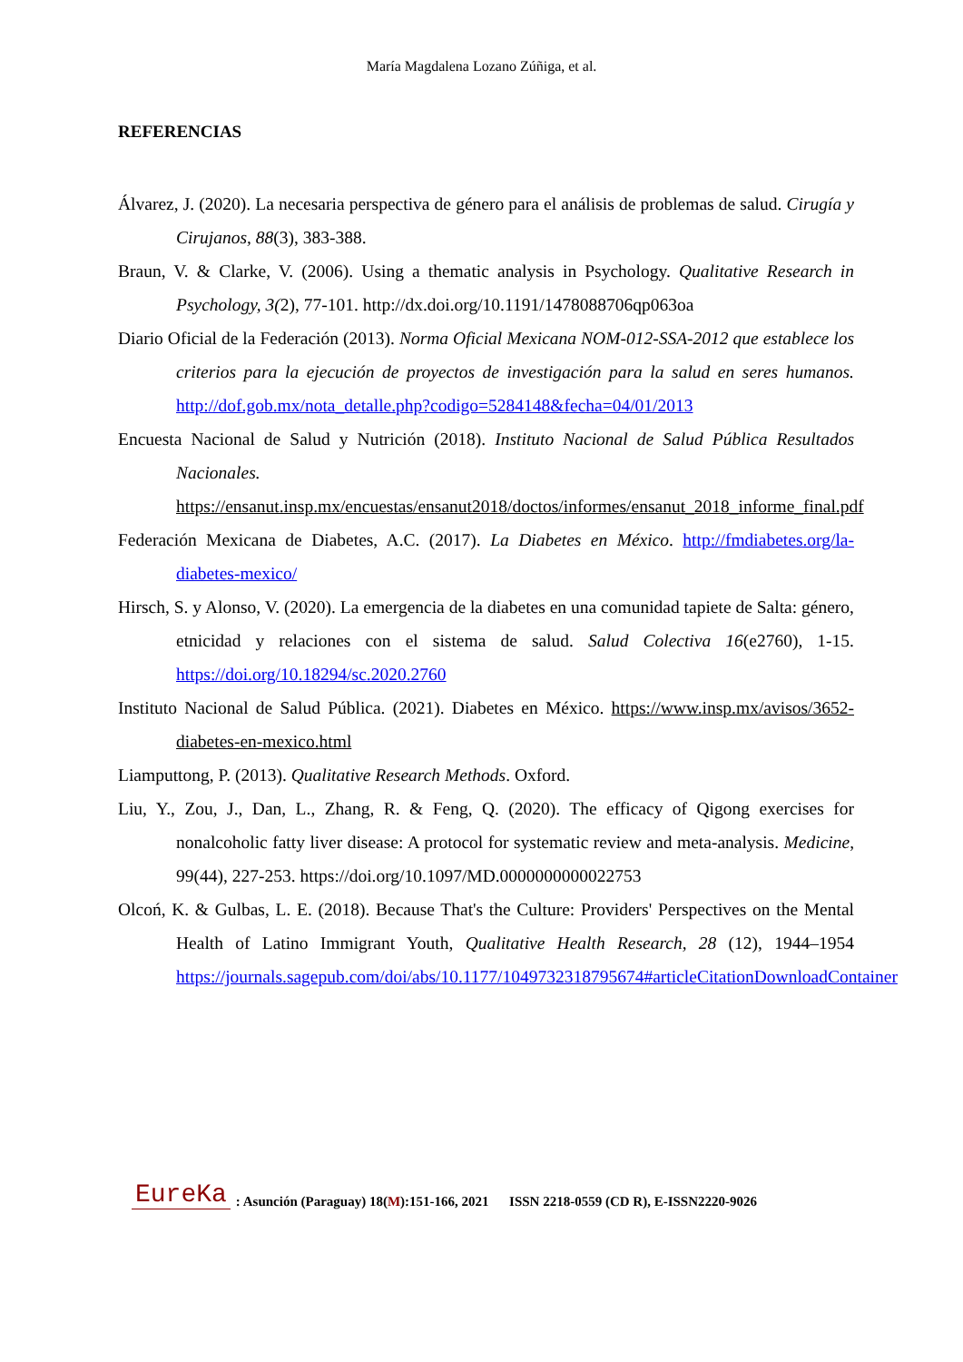María Magdalena Lozano Zúñiga, et al.
REFERENCIAS
Álvarez, J. (2020). La necesaria perspectiva de género para el análisis de problemas de salud. Cirugía y Cirujanos, 88(3), 383-388.
Braun, V. & Clarke, V. (2006). Using a thematic analysis in Psychology. Qualitative Research in Psychology, 3(2), 77-101. http://dx.doi.org/10.1191/1478088706qp063oa
Diario Oficial de la Federación (2013). Norma Oficial Mexicana NOM-012-SSA-2012 que establece los criterios para la ejecución de proyectos de investigación para la salud en seres humanos. http://dof.gob.mx/nota_detalle.php?codigo=5284148&fecha=04/01/2013
Encuesta Nacional de Salud y Nutrición (2018). Instituto Nacional de Salud Pública Resultados Nacionales. https://ensanut.insp.mx/encuestas/ensanut2018/doctos/informes/ensanut_2018_informe_final.pdf
Federación Mexicana de Diabetes, A.C. (2017). La Diabetes en México. http://fmdiabetes.org/la-diabetes-mexico/
Hirsch, S. y Alonso, V. (2020). La emergencia de la diabetes en una comunidad tapiete de Salta: género, etnicidad y relaciones con el sistema de salud. Salud Colectiva 16(e2760), 1-15. https://doi.org/10.18294/sc.2020.2760
Instituto Nacional de Salud Pública. (2021). Diabetes en México. https://www.insp.mx/avisos/3652-diabetes-en-mexico.html
Liamputtong, P. (2013). Qualitative Research Methods. Oxford.
Liu, Y., Zou, J., Dan, L., Zhang, R. & Feng, Q. (2020). The efficacy of Qigong exercises for nonalcoholic fatty liver disease: A protocol for systematic review and meta-analysis. Medicine, 99(44), 227-253. https://doi.org/10.1097/MD.0000000000022753
Olcoń, K. & Gulbas, L. E. (2018). Because That's the Culture: Providers' Perspectives on the Mental Health of Latino Immigrant Youth, Qualitative Health Research, 28 (12), 1944–1954 https://journals.sagepub.com/doi/abs/10.1177/1049732318795674#articleCitationDownloadContainer
EureKa: Asunción (Paraguay) 18(M):151-166, 2021 ISSN 2218-0559 (CD R), E-ISSN2220-9026